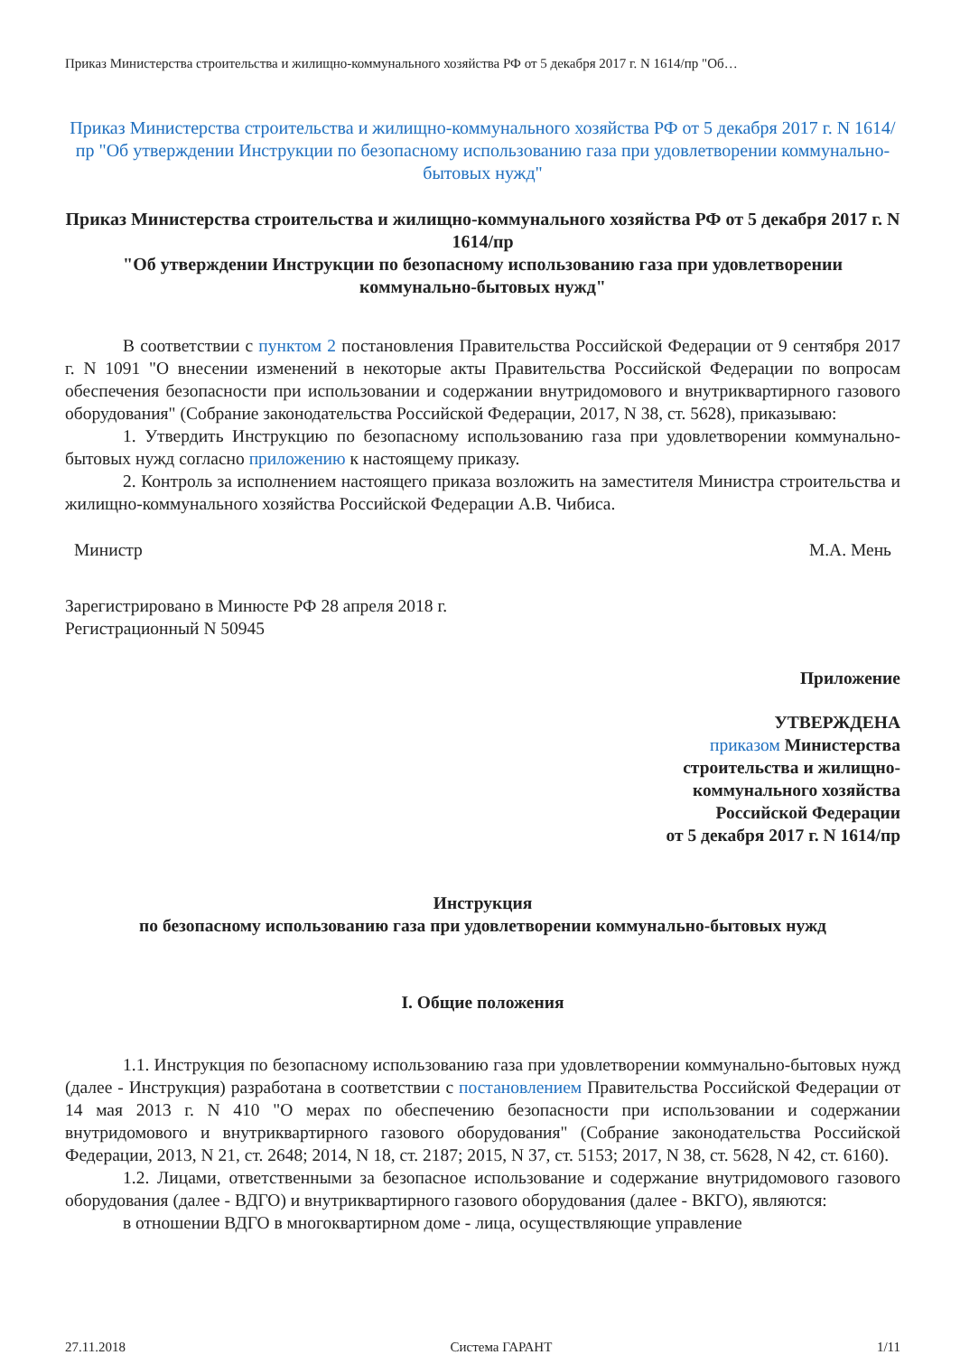Приказ Министерства строительства и жилищно-коммунального хозяйства РФ от 5 декабря 2017 г. N 1614/пр "Об…
Приказ Министерства строительства и жилищно-коммунального хозяйства РФ от 5 декабря 2017 г. N 1614/пр "Об утверждении Инструкции по безопасному использованию газа при удовлетворении коммунально-бытовых нужд"
Приказ Министерства строительства и жилищно-коммунального хозяйства РФ от 5 декабря 2017 г. N 1614/пр
"Об утверждении Инструкции по безопасному использованию газа при удовлетворении коммунально-бытовых нужд"
В соответствии с пунктом 2 постановления Правительства Российской Федерации от 9 сентября 2017 г. N 1091 "О внесении изменений в некоторые акты Правительства Российской Федерации по вопросам обеспечения безопасности при использовании и содержании внутридомового и внутриквартирного газового оборудования" (Собрание законодательства Российской Федерации, 2017, N 38, ст. 5628), приказываю:
1. Утвердить Инструкцию по безопасному использованию газа при удовлетворении коммунально-бытовых нужд согласно приложению к настоящему приказу.
2. Контроль за исполнением настоящего приказа возложить на заместителя Министра строительства и жилищно-коммунального хозяйства Российской Федерации А.В. Чибиса.
Министр М.А. Мень
Зарегистрировано в Минюсте РФ 28 апреля 2018 г.
Регистрационный N 50945
Приложение
УТВЕРЖДЕНА
приказом Министерства
строительства и жилищно-
коммунального хозяйства
Российской Федерации
от 5 декабря 2017 г. N 1614/пр
Инструкция
по безопасному использованию газа при удовлетворении коммунально-бытовых нужд
I. Общие положения
1.1. Инструкция по безопасному использованию газа при удовлетворении коммунально-бытовых нужд (далее - Инструкция) разработана в соответствии с постановлением Правительства Российской Федерации от 14 мая 2013 г. N 410 "О мерах по обеспечению безопасности при использовании и содержании внутридомового и внутриквартирного газового оборудования" (Собрание законодательства Российской Федерации, 2013, N 21, ст. 2648; 2014, N 18, ст. 2187; 2015, N 37, ст. 5153; 2017, N 38, ст. 5628, N 42, ст. 6160).
1.2. Лицами, ответственными за безопасное использование и содержание внутридомового газового оборудования (далее - ВДГО) и внутриквартирного газового оборудования (далее - ВКГО), являются:
в отношении ВДГО в многоквартирном доме - лица, осуществляющие управление
27.11.2018 Система ГАРАНТ 1/11